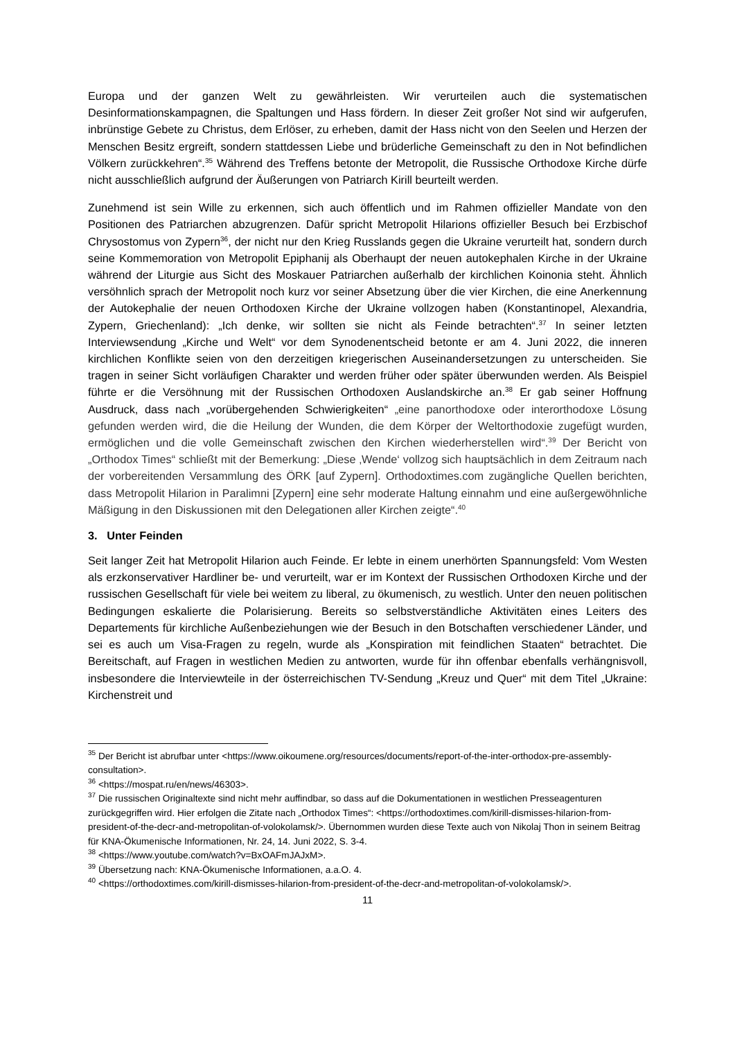Europa und der ganzen Welt zu gewährleisten. Wir verurteilen auch die systematischen Desinformationskampagnen, die Spaltungen und Hass fördern. In dieser Zeit großer Not sind wir aufgerufen, inbrünstige Gebete zu Christus, dem Erlöser, zu erheben, damit der Hass nicht von den Seelen und Herzen der Menschen Besitz ergreift, sondern stattdessen Liebe und brüderliche Gemeinschaft zu den in Not befindlichen Völkern zurückkehren“.<sup>35</sup> Während des Treffens betonte der Metropolit, die Russische Orthodoxe Kirche dürfe nicht ausschließlich aufgrund der Äußerungen von Patriarch Kirill beurteilt werden.
Zunehmend ist sein Wille zu erkennen, sich auch öffentlich und im Rahmen offizieller Mandate von den Positionen des Patriarchen abzugrenzen. Dafür spricht Metropolit Hilarions offizieller Besuch bei Erzbischof Chrysostomus von Zypern<sup>36</sup>, der nicht nur den Krieg Russlands gegen die Ukraine verurteilt hat, sondern durch seine Kommemoration von Metropolit Epiphanij als Oberhaupt der neuen autokephalen Kirche in der Ukraine während der Liturgie aus Sicht des Moskauer Patriarchen außerhalb der kirchlichen Koinonia steht. Ähnlich versöhnlich sprach der Metropolit noch kurz vor seiner Absetzung über die vier Kirchen, die eine Anerkennung der Autokephalie der neuen Orthodoxen Kirche der Ukraine vollzogen haben (Konstantinopel, Alexandria, Zypern, Griechenland): „Ich denke, wir sollten sie nicht als Feinde betrachten“.<sup>37</sup> In seiner letzten Interviewsendung „Kirche und Welt“ vor dem Synodenentscheid betonte er am 4. Juni 2022, die inneren kirchlichen Konflikte seien von den derzeitigen kriegerischen Auseinandersetzungen zu unterscheiden. Sie tragen in seiner Sicht vorläufigen Charakter und werden früher oder später überwunden werden. Als Beispiel führte er die Versöhnung mit der Russischen Orthodoxen Auslandskirche an.<sup>38</sup> Er gab seiner Hoffnung Ausdruck, dass nach „vorübergehenden Schwierigkeiten“ „eine panorthodoxe oder interorthodoxe Lösung gefunden werden wird, die die Heilung der Wunden, die dem Körper der Weltorthodoxie zugefügt wurden, ermöglichen und die volle Gemeinschaft zwischen den Kirchen wiederherstellen wird“.<sup>39</sup> Der Bericht von „Orthodox Times“ schließt mit der Bemerkung: „Diese ‚Wende‘ vollzog sich hauptsächlich in dem Zeitraum nach der vorbereitenden Versammlung des ÖRK [auf Zypern]. Orthodoxtimes.com zugängliche Quellen berichten, dass Metropolit Hilarion in Paralimni [Zypern] eine sehr moderate Haltung einnahm und eine außergewöhnliche Mäßigung in den Diskussionen mit den Delegationen aller Kirchen zeigte“.<sup>40</sup>
3. Unter Feinden
Seit langer Zeit hat Metropolit Hilarion auch Feinde. Er lebte in einem unerhörten Spannungsfeld: Vom Westen als erzkonservativer Hardliner be- und verurteilt, war er im Kontext der Russischen Orthodoxen Kirche und der russischen Gesellschaft für viele bei weitem zu liberal, zu ökumenisch, zu westlich. Unter den neuen politischen Bedingungen eskalierte die Polarisierung. Bereits so selbstverständliche Aktivitäten eines Leiters des Departements für kirchliche Außenbeziehungen wie der Besuch in den Botschaften verschiedener Länder, und sei es auch um Visa-Fragen zu regeln, wurde als „Konspiration mit feindlichen Staaten“ betrachtet. Die Bereitschaft, auf Fragen in westlichen Medien zu antworten, wurde für ihn offenbar ebenfalls verhängnisvoll, insbesondere die Interviewteile in der österreichischen TV-Sendung „Kreuz und Quer“ mit dem Titel „Ukraine: Kirchenstreit und
<sup>35</sup> Der Bericht ist abrufbar unter <https://www.oikoumene.org/resources/documents/report-of-the-inter-orthodox-pre-assembly-consultation>.
<sup>36</sup> <https://mospat.ru/en/news/46303>.
<sup>37</sup> Die russischen Originaltexte sind nicht mehr auffindbar, so dass auf die Dokumentationen in westlichen Presseagenturen zurückgegriffen wird. Hier erfolgen die Zitate nach „Orthodox Times“: <https://orthodoxtimes.com/kirill-dismisses-hilarion-from-president-of-the-decr-and-metropolitan-of-volokolamsk/>. Übernommen wurden diese Texte auch von Nikolaj Thon in seinem Beitrag für KNA-Ökumenische Informationen, Nr. 24, 14. Juni 2022, S. 3-4.
<sup>38</sup> <https://www.youtube.com/watch?v=BxOAFmJAJxM>.
<sup>39</sup> Übersetzung nach: KNA-Ökumenische Informationen, a.a.O. 4.
<sup>40</sup> <https://orthodoxtimes.com/kirill-dismisses-hilarion-from-president-of-the-decr-and-metropolitan-of-volokolamsk/>.
11